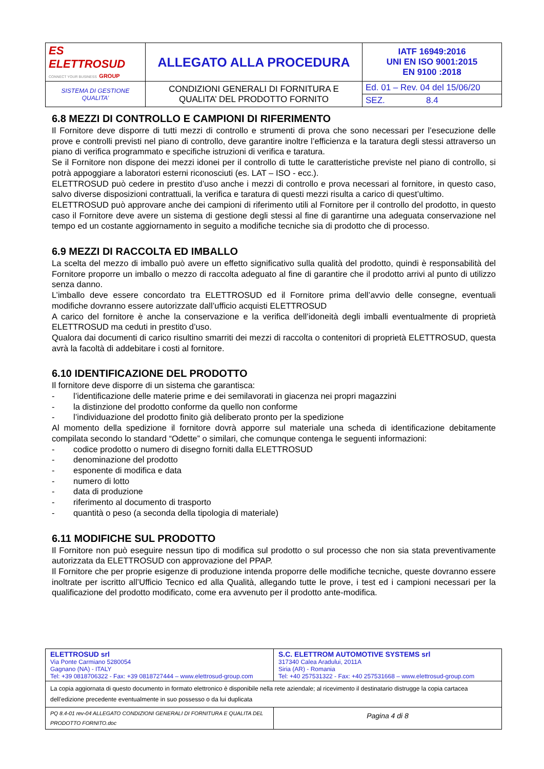| ES ELETTROSUD CONNECT YOUR BUSINESS GROUP | ALLEGATO ALLA PROCEDURA | IATF 16949:2016 UNI EN ISO 9001:2015 EN 9100 :2018 |
| SISTEMA DI GESTIONE QUALITA’ | CONDIZIONI GENERALI DI FORNITURA E QUALITA’ DEL PRODOTTO FORNITO | Ed. 01 – Rev. 04 del 15/06/20 |
| | | SEZ. 8.4 |
6.8 MEZZI DI CONTROLLO E CAMPIONI DI RIFERIMENTO
Il Fornitore deve disporre di tutti mezzi di controllo e strumenti di prova che sono necessari per l’esecuzione delle prove e controlli previsti nel piano di controllo, deve garantire inoltre l’efficienza e la taratura degli stessi attraverso un piano di verifica programmato e specifiche istruzioni di verifica e taratura.
Se il Fornitore non dispone dei mezzi idonei per il controllo di tutte le caratteristiche previste nel piano di controllo, si potrà appoggiare a laboratori esterni riconosciuti (es. LAT – ISO - ecc.).
ELETTROSUD può cedere in prestito d’uso anche i mezzi di controllo e prova necessari al fornitore, in questo caso, salvo diverse disposizioni contrattuali, la verifica e taratura di questi mezzi risulta a carico di quest’ultimo.
ELETTROSUD può approvare anche dei campioni di riferimento utili al Fornitore per il controllo del prodotto, in questo caso il Fornitore deve avere un sistema di gestione degli stessi al fine di garantirne una adeguata conservazione nel tempo ed un costante aggiornamento in seguito a modifiche tecniche sia di prodotto che di processo.
6.9 MEZZI DI RACCOLTA ED IMBALLO
La scelta del mezzo di imballo può avere un effetto significativo sulla qualità del prodotto, quindi è responsabilità del Fornitore proporre un imballo o mezzo di raccolta adeguato al fine di garantire che il prodotto arrivi al punto di utilizzo senza danno.
L’imballo deve essere concordato tra ELETTROSUD ed il Fornitore prima dell’avvio delle consegne, eventuali modifiche dovranno essere autorizzate dall’ufficio acquisti ELETTROSUD
A carico del fornitore è anche la conservazione e la verifica dell’idoneità degli imballi eventualmente di proprietà ELETTROSUD ma ceduti in prestito d’uso.
Qualora dai documenti di carico risultino smarriti dei mezzi di raccolta o contenitori di proprietà ELETTROSUD, questa avrà la facoltà di addebitare i costi al fornitore.
6.10 IDENTIFICAZIONE DEL PRODOTTO
Il fornitore deve disporre di un sistema che garantisca:
- l’identificazione delle materie prime e dei semilavorati in giacenza nei propri magazzini
- la distinzione del prodotto conforme da quello non conforme
- l’individuazione del prodotto finito già deliberato pronto per la spedizione
Al momento della spedizione il fornitore dovrà apporre sul materiale una scheda di identificazione debitamente compilata secondo lo standard “Odette” o similari, che comunque contenga le seguenti informazioni:
- codice prodotto o numero di disegno forniti dalla ELETTROSUD
- denominazione del prodotto
- esponente di modifica e data
- numero di lotto
- data di produzione
- riferimento al documento di trasporto
- quantità o peso (a seconda della tipologia di materiale)
6.11 MODIFICHE SUL PRODOTTO
Il Fornitore non può eseguire nessun tipo di modifica sul prodotto o sul processo che non sia stata preventivamente autorizzata da ELETTROSUD con approvazione del PPAP.
Il Fornitore che per proprie esigenze di produzione intenda proporre delle modifiche tecniche, queste dovranno essere inoltrate per iscritto all’Ufficio Tecnico ed alla Qualità, allegando tutte le prove, i test ed i campioni necessari per la qualificazione del prodotto modificato, come era avvenuto per il prodotto ante-modifica.
| ELETTROSUD srl Via Ponte Carmiano 5280054 Gagnano (NA) - ITALY Tel: +39 0818706322 - Fax: +39 0818727444 – www.elettrosud-group.com | S.C. ELETTROM AUTOMOTIVE SYSTEMS srl 317340 Calea Aradului, 2011A Siria (AR) - Romania Tel: +40 257531322 - Fax: +40 257531668 – www.elettrosud-group.com |
| La copia aggiornata di questo documento in formato elettronico è disponibile nella rete aziendale; al ricevimento il destinatario distrugge la copia cartacea dell’edizione precedente eventualmente in suo possesso o da lui duplicata | |
| PQ 8.4-01 rev-04 ALLEGATO CONDIZIONI GENERALI DI FORNITURA E QUALITA DEL PRODOTTO FORNITO.doc | Pagina 4 di 8 |